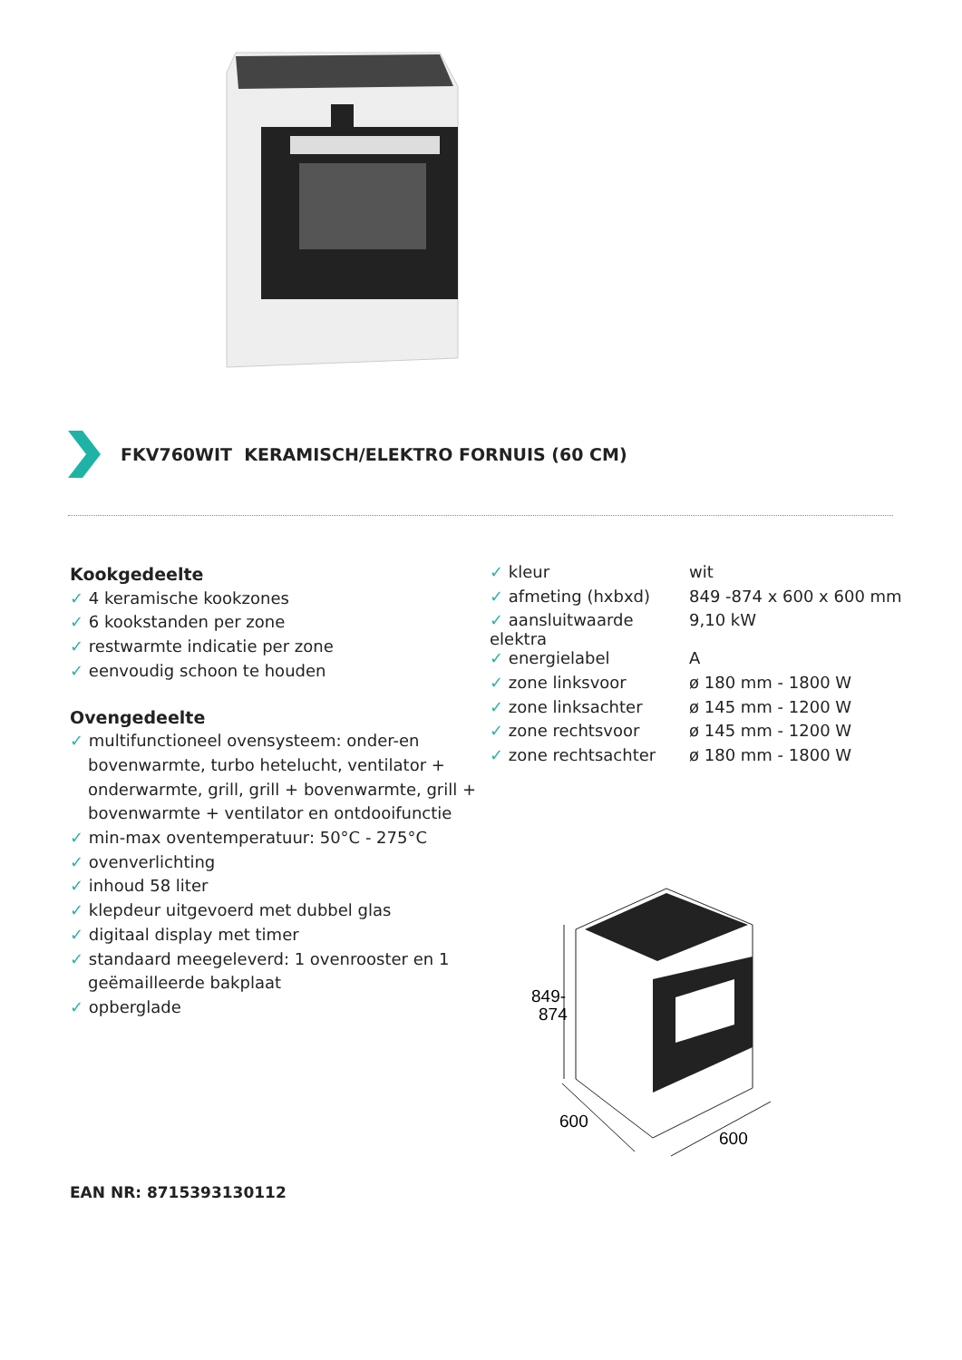FKV760WIT KERAMISCH/ELEKTRO FORNUIS (60 CM)
Kookgedeelte
✓ 4 keramische kookzones
✓ 6 kookstanden per zone
✓ restwarmte indicatie per zone
✓ eenvoudig schoon te houden
Ovengedeelte
✓ multifunctioneel ovensysteem: onder-en bovenwarmte, turbo hetelucht, ventilator + onderwarmte, grill, grill + bovenwarmte, grill + bovenwarmte + ventilator en ontdooifunctie
✓ min-max oventemperatuur: 50°C - 275°C
✓ ovenverlichting
✓ inhoud 58 liter
✓ klepdeur uitgevoerd met dubbel glas
✓ digitaal display met timer
✓ standaard meegeleverd: 1 ovenrooster en 1 geëmailleerde bakplaat
✓ opberglade
| ✓ kleur | wit |
| ✓ afmeting (hxbxd) | 849 -874 x 600 x 600 mm |
| ✓ aansluitwaarde elektra | 9,10 kW |
| ✓ energielabel | A |
| ✓ zone linksvoor | ø 180 mm - 1800 W |
| ✓ zone linksachter | ø 145 mm - 1200 W |
| ✓ zone rechtsvoor | ø 145 mm - 1200 W |
| ✓ zone rechtsachter | ø 180 mm - 1800 W |
849-
874
600
600
EAN NR: 8715393130112